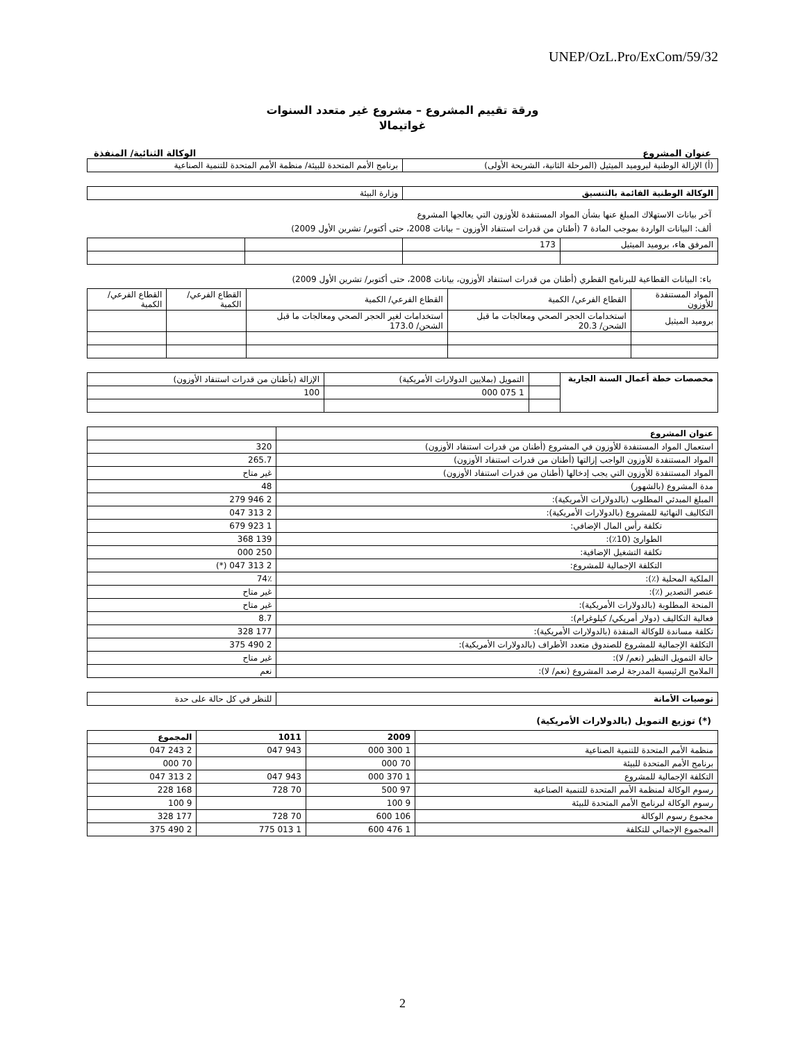UNEP/OzL.Pro/ExCom/59/32
ورقة تقييم المشروع – مشروع غير متعدد السنوات
غواتيمالا
عنوان المشروع الوكالة الثنائية/ المنفذة
| (أ) الإزالة الوطنية لبروميد الميثيل (المرحلة الثانية، الشريحة الأولى) | برنامج الأمم المتحدة للبيئة/ منظمة الأمم المتحدة للتنمية الصناعية |
| الوكالة الوطنية القائمة بالتنسيق | وزارة البيئة |
آخر بيانات الاستهلاك المبلغ عنها بشأن المواد المستنفدة للأوزون التي يعالجها المشروع
ألف: البيانات الواردة بموجب المادة 7 (أطنان من قدرات استنفاد الأوزون – بيانات 2008، حتى أكتوبر/ تشرين الأول 2009)
| المرفق هاء، بروميد الميثيل | 173 | | |
باء: البيانات القطاعية للبرنامج القطري (أطنان من قدرات استنفاد الأوزون، بيانات 2008، حتى أكتوبر/ تشرين الأول 2009)
| المواد المستنفدة للأوزون | القطاع الفرعي/ الكمية | القطاع الفرعي/ الكمية | القطاع الفرعي/ الكمية | القطاع الفرعي/ الكمية |
| --- | --- | --- | --- | --- |
| بروميد الميثيل | استخدامات الحجر الصحي ومعالجات ما قبل الشحن/ 20.3 | استخدامات لغير الحجر الصحي ومعالجات ما قبل الشحن/ 173.0 | | |
| مخصصات خطة أعمال السنة الجارية | | التمويل (بملايين الدولارات الأمريكية) | الإزالة (بأطنان من قدرات استنفاد الأوزون) |
| | | 1 075 000 | 100 |
| عنوان المشروع | |
| استعمال المواد المستنفدة للأوزون في المشروع (أطنان من قدرات استنفاد الأوزون) | 320 |
| المواد المستنفدة للأوزون الواجب إزالتها (أطنان من قدرات استنفاد الأوزون) | 265.7 |
| المواد المستنفدة للأوزون التي يجب إدخالها (أطنان من قدرات استنفاد الأوزون) | غير متاح |
| مدة المشروع (بالشهور) | 48 |
| المبلغ المبدئي المطلوب (بالدولارات الأمريكية): | 2 946 279 |
| التكاليف النهائية للمشروع (بالدولارات الأمريكية): | 2 313 047 |
| تكلفة رأس المال الإضافي: | 1 923 679 |
| الطوارئ (10٪): | 139 368 |
| تكلفة التشغيل الإضافية: | 250 000 |
| التكلفة الإجمالية للمشروع: | 2 313 047 (*) |
| الملكية المحلية (٪): | 74٪ |
| عنصر التصدير (٪): | غير متاح |
| المنحة المطلوبة (بالدولارات الأمريكية): | غير متاح |
| فعالية التكاليف (دولار أمريكي/ كيلوغرام): | 8.7 |
| تكلفة مساندة للوكالة المنفذة (بالدولارات الأمريكية): | 177 328 |
| التكلفة الإجمالية للمشروع للصندوق متعدد الأطراف (بالدولارات الأمريكية): | 2 490 375 |
| حالة التمويل النظير (نعم/ لا): | غير متاح |
| الملامح الرئيسية المدرجة لرصد المشروع (نعم/ لا): | نعم |
| توصيات الأمانة | للنظر في كل حالة على حدة |
(*) توزيع التمويل (بالدولارات الأمريكية)
| | 2009 | 1011 | المجموع |
| --- | --- | --- | --- |
| منظمة الأمم المتحدة للتنمية الصناعية | 1 300 000 | 943 047 | 2 243 047 |
| برنامج الأمم المتحدة للبيئة | 70 000 | | 70 000 |
| التكلفة الإجمالية للمشروع | 1 370 000 | 943 047 | 2 313 047 |
| رسوم الوكالة لمنظمة الأمم المتحدة للتنمية الصناعية | 97 500 | 70 728 | 168 228 |
| رسوم الوكالة لبرنامج الأمم المتحدة للبيئة | 9 100 | | 9 100 |
| مجموع رسوم الوكالة | 106 600 | 70 728 | 177 328 |
| المجموع الإجمالي للتكلفة | 1 476 600 | 1 013 775 | 2 490 375 |
2